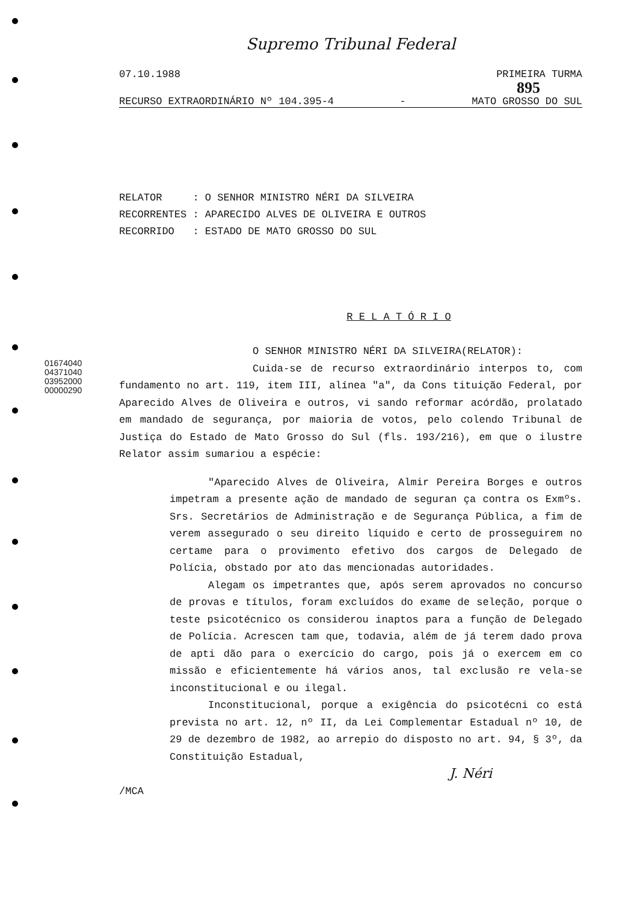01674040
04371040
03952000
00000290
Supremo Tribunal Federal
07.10.1988 PRIMEIRA TURMA
895
RECURSO EXTRAORDINÁRIO Nº 104.395-4 - MATO GROSSO DO SUL
RELATOR : O SENHOR MINISTRO NÉRI DA SILVEIRA
RECORRENTES : APARECIDO ALVES DE OLIVEIRA E OUTROS
RECORRIDO : ESTADO DE MATO GROSSO DO SUL
R E L A T Ó R I O
O SENHOR MINISTRO NÉRI DA SILVEIRA(RELATOR):
Cuida-se de recurso extraordinário interpos to, com fundamento no art. 119, item III, alínea "a", da Cons tituição Federal, por Aparecido Alves de Oliveira e outros, vi sando reformar acórdão, prolatado em mandado de segurança, por maioria de votos, pelo colendo Tribunal de Justiça do Estado de Mato Grosso do Sul (fls. 193/216), em que o ilustre Relator assim sumariou a espécie:
"Aparecido Alves de Oliveira, Almir Pereira Borges e outros impetram a presente ação de mandado de seguran ça contra os Exmºs. Srs. Secretários de Administração e de Segurança Pública, a fim de verem assegurado o seu direito líquido e certo de prosseguirem no certame para o provimento efetivo dos cargos de Delegado de Polícia, obstado por ato das mencionadas autoridades.
Alegam os impetrantes que, após serem aprovados no concurso de provas e títulos, foram excluídos do exame de seleção, porque o teste psicotécnico os considerou inaptos para a função de Delegado de Polícia. Acrescen tam que, todavia, além de já terem dado prova de apti dão para o exercício do cargo, pois já o exercem em co missão e eficientemente há vários anos, tal exclusão re vela-se inconstitucional e ou ilegal.
Inconstitucional, porque a exigência do psicotécni co está prevista no art. 12, nº II, da Lei Complementar Estadual nº 10, de 29 de dezembro de 1982, ao arrepio do disposto no art. 94, § 3º, da Constituição Estadual,
J. Néri
/MCA